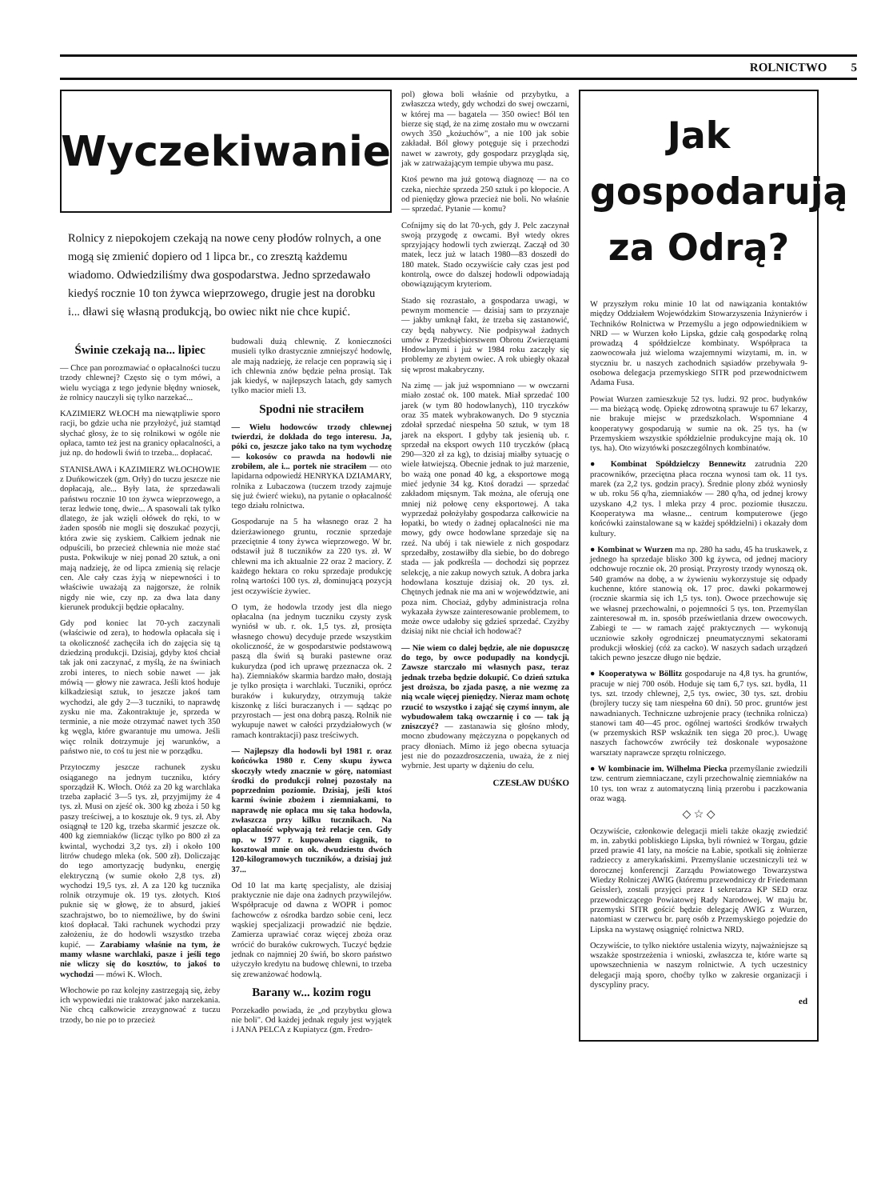ROLNICTWO 5
Wyczekiwanie
Rolnicy z niepokojem czekają na nowe ceny płodów rolnych, a one mogą się zmienić dopiero od 1 lipca br., co zresztą każdemu wiadomo. Odwiedziliśmy dwa gospodarstwa. Jedno sprzedawało kiedyś rocznie 10 ton żywca wieprzowego, drugie jest na dorobku i... dławi się własną produkcją, bo owiec nikt nie chce kupić.
Świnie czekają na... lipiec
— Chce pan porozmawiać o opłacalności tuczu trzody chlewnej? Często się o tym mówi, a wielu wyciąga z tego jedynie błędny wniosek, że rolnicy nauczyli się tylko narzekać...
KAZIMIERZ WŁOCH ma niewątpliwie sporo racji, bo gdzie ucha nie przyłożyć, już stamtąd słychać głosy, że to się rolnikowi w ogóle nie opłaca, tamto też jest na granicy opłacalności, a już np. do hodowli świń to trzeba... dopłacać.
STANISŁAWA i KAZIMIERZ WŁOCHOWIE z Duńkowiczek (gm. Orły) do tuczu jeszcze nie dopłacają, ale... Były lata, że sprzedawali państwu rocznie 10 ton żywca wieprzowego, a teraz ledwie tonę, dwie... A spasowali tak tylko dlatego, że jak wzięli ołówek do ręki, to w żaden sposób nie mogli się doszukać pozycji, która zwie się zyskiem. Całkiem jednak nie odpuścili, bo przecież chlewnia nie może stać pusta. Pokwikuje w niej ponad 20 sztuk, a oni mają nadzieję, że od lipca zmienią się relacje cen. Ale cały czas żyją w niepewności i to właściwie uważają za najgorsze, że rolnik nigdy nie wie, czy np. za dwa lata dany kierunek produkcji będzie opłacalny.
Gdy pod koniec lat 70-ych zaczynali (właściwie od zera), to hodowla opłacała się i ta okoliczność zachęciła ich do zajęcia się tą dziedziną produkcji. Dzisiaj, gdyby ktoś chciał tak jak oni zaczynać, z myślą, że na świniach zrobi interes, to niech sobie nawet — jak mówią — głowy nie zawraca. Jeśli ktoś hoduje kilkadziesiąt sztuk, to jeszcze jakoś tam wychodzi, ale gdy 2—3 tuczniki, to naprawdę zysku nie ma. Zakontraktuje je, sprzeda w terminie, a nie może otrzymać nawet tych 350 kg węgla, które gwarantuje mu umowa. Jeśli więc rolnik dotrzymuje jej warunków, a państwo nie, to coś tu jest nie w porządku.
Przytoczmy jeszcze rachunek zysku osiąganego na jednym tuczniku, który sporządził K. Włoch. Otóż za 20 kg warchlaka trzeba zapłacić 3—5 tys. zł, przyjmijmy że 4 tys. zł. Musi on zjeść ok. 300 kg zboża i 50 kg paszy treściwej, a to kosztuje ok. 9 tys. zł. Aby osiągnął te 120 kg, trzeba skarmić jeszcze ok. 400 kg ziemniaków (licząc tylko po 800 zł za kwintal, wychodzi 3,2 tys. zł) i około 100 litrów chudego mleka (ok. 500 zł). Doliczając do tego amortyzację budynku, energię elektryczną (w sumie około 2,8 tys. zł) wychodzi 19,5 tys. zł. A za 120 kg tucznika rolnik otrzymuje ok. 19 tys. złotych. Ktoś puknie się w głowę, że to absurd, jakieś szachrajstwo, bo to niemożliwe, by do świni ktoś dopłacał. Taki rachunek wychodzi przy założeniu, że do hodowli wszystko trzeba kupić. — Zarabiamy właśnie na tym, że mamy własne warchlaki, pasze i jeśli tego nie wliczy się do kosztów, to jakoś to wychodzi — mówi K. Włoch.
Włochowie po raz kolejny zastrzegają się, żeby ich wypowiedzi nie traktować jako narzekania. Nie chcą całkowicie zrezygnować z tuczu trzody, bo nie po to przecież
budowali dużą chlewnię. Z konieczności musieli tylko drastycznie zmniejszyć hodowlę, ale mają nadzieję, że relacje cen poprawią się i ich chlewnia znów będzie pełna prosiąt. Tak jak kiedyś, w najlepszych latach, gdy samych tylko macior mieli 13.
Spodni nie straciłem
— Wielu hodowców trzody chlewnej twierdzi, że dokłada do tego interesu. Ja, póki co, jeszcze jako tako na tym wychodzę — kokosów co prawda na hodowli nie zrobiłem, ale i... portek nie straciłem — oto lapidarna odpowiedź HENRYKA DZIAMARY, rolnika z Lubaczowa (tuczem trzody zajmuje się już ćwierć wieku), na pytanie o opłacalność tego działu rolnictwa.
Gospodaruje na 5 ha własnego oraz 2 ha dzierżawionego gruntu, rocznie sprzedaje przeciętnie 4 tony żywca wieprzowego. W br. odstawił już 8 tuczników za 220 tys. zł. W chlewni ma ich aktualnie 22 oraz 2 maciory. Z każdego hektara co roku sprzedaje produkcję rolną wartości 100 tys. zł, dominującą pozycją jest oczywiście żywiec.
O tym, że hodowla trzody jest dla niego opłacalna (na jednym tuczniku czysty zysk wyniósł w ub. r. ok. 1,5 tys. zł, prosięta własnego chowu) decyduje przede wszystkim okoliczność, że w gospodarstwie podstawową paszą dla świń są buraki pastewne oraz kukurydza (pod ich uprawę przeznacza ok. 2 ha). Ziemniaków skarmia bardzo mało, dostają je tylko prosięta i warchlaki. Tuczniki, oprócz buraków i kukurydzy, otrzymują także kiszonkę z liści buraczanych i — sądząc po przyrostach — jest ona dobrą paszą. Rolnik nie wykupuje nawet w całości przydziałowych (w ramach kontraktacji) pasz treściwych.
— Najlepszy dla hodowli był 1981 r. oraz końcówka 1980 r. Ceny skupu żywca skoczyły wtedy znacznie w górę, natomiast środki do produkcji rolnej pozostały na poprzednim poziomie. Dzisiaj, jeśli ktoś karmi świnie zbożem i ziemniakami, to naprawdę nie opłaca mu się taka hodowla, zwłaszcza przy kilku tucznikach. Na opłacalność wpływają też relacje cen. Gdy np. w 1977 r. kupowałem ciągnik, to kosztował mnie on ok. dwudziestu dwóch 120-kilogramowych tuczników, a dzisiaj już 37...
Od 10 lat ma kartę specjalisty, ale dzisiaj praktycznie nie daje ona żadnych przywilejów. Współpracuje od dawna z WOPR i pomoc fachowców z ośrodka bardzo sobie ceni, lecz wąskiej specjalizacji prowadzić nie będzie. Zamierza uprawiać coraz więcej zboża oraz wrócić do buraków cukrowych. Tuczyć będzie jednak co najmniej 20 świń, bo skoro państwo użyczyło kredytu na budowę chlewni, to trzeba się zrewanżować hodowlą.
Barany w... kozim rogu
Porzekadło powiada, że „od przybytku głowa nie boli". Od każdej jednak reguły jest wyjątek i JANA PELCA z Kupiatycz (gm. Fredro-
pol) głowa boli właśnie od przybytku, a zwłaszcza wtedy, gdy wchodzi do swej owczarni, w której ma — bagatela — 350 owiec! Ból ten bierze się stąd, że na zimę zostało mu w owczarni owych 350 „kożuchów", a nie 100 jak sobie zakładał. Ból głowy potęguje się i przechodzi nawet w zawroty, gdy gospodarz przygląda się, jak w zatrważającym tempie ubywa mu pasz.
Ktoś pewno ma już gotową diagnozę — na co czeka, niechże sprzeda 250 sztuk i po kłopocie. A od pieniędzy głowa przecież nie boli. No właśnie — sprzedać. Pytanie — komu?
Cofnijmy się do lat 70-ych, gdy J. Pelc zaczynał swoją przygodę z owcami. Był wtedy okres sprzyjający hodowli tych zwierząt. Zaczął od 30 matek, lecz już w latach 1980—83 doszedł do 180 matek. Stado oczywiście cały czas jest pod kontrolą, owce do dalszej hodowli odpowiadają obowiązującym kryteriom.
Stado się rozrastało, a gospodarza uwagi, w pewnym momencie — dzisiaj sam to przyznaje — jakby umknął fakt, że trzeba się zastanowić, czy będą nabywcy. Nie podpisywał żadnych umów z Przedsiębiorstwem Obrotu Zwierzętami Hodowlanymi i już w 1984 roku zaczęły się problemy ze zbytem owiec. A rok ubiegły okazał się wprost makabryczny.
Na zimę — jak już wspomniano — w owczarni miało zostać ok. 100 matek. Miał sprzedać 100 jarek (w tym 80 hodowlanych), 110 tryczków oraz 35 matek wybrakowanych. Do 9 stycznia zdołał sprzedać niespełna 50 sztuk, w tym 18 jarek na eksport. I gdyby tak jesienią ub. r. sprzedał na eksport owych 110 tryczków (płacą 290—320 zł za kg), to dzisiaj miałby sytuację o wiele łatwiejszą. Obecnie jednak to już marzenie, bo ważą one ponad 40 kg, a eksportowe mogą mieć jedynie 34 kg. Ktoś doradzi — sprzedać zakładom mięsnym. Tak można, ale oferują one mniej niż połowę ceny eksportowej. A taka wyprzedaż położyłaby gospodarza całkowicie na łopatki, bo wtedy o żadnej opłacalności nie ma mowy, gdy owce hodowlane sprzedaje się na rzeź. Na ubój i tak niewiele z nich gospodarz sprzedałby, zostawiłby dla siebie, bo do dobrego stada — jak podkreśla — dochodzi się poprzez selekcję, a nie zakup nowych sztuk. A dobra jarka hodowlana kosztuje dzisiaj ok. 20 tys. zł. Chętnych jednak nie ma ani w województwie, ani poza nim. Chociaż, gdyby administracja rolna wykazała żywsze zainteresowanie problemem, to może owce udałoby się gdzieś sprzedać. Czyżby dzisiaj nikt nie chciał ich hodować?
— Nie wiem co dalej będzie, ale nie dopuszczę do tego, by owce podupadły na kondycji. Zawsze starczało mi własnych pasz, teraz jednak trzeba będzie dokupić. Co dzień sztuka jest droższa, bo zjada paszę, a nie wezmę za nią wcale więcej pieniędzy. Nieraz mam ochotę rzucić to wszystko i zająć się czymś innym, ale wybudowałem taką owczarnię i co — tak ją zniszczyć? — zastanawia się głośno młody, mocno zbudowany mężczyzna o popękanych od pracy dłoniach. Mimo iż jego obecna sytuacja jest nie do pozazdroszczenia, uważa, że z niej wybrnie. Jest uparty w dążeniu do celu.
CZESŁAW DUŚKO
Jak
gospodarują
za Odrą?
W przyszłym roku minie 10 lat od nawiązania kontaktów między Oddziałem Wojewódzkim Stowarzyszenia Inżynierów i Techników Rolnictwa w Przemyślu a jego odpowiednikiem w NRD — w Wurzen koło Lipska, gdzie całą gospodarkę rolną prowadzą 4 spółdzielcze kombinaty. Współpraca ta zaowocowała już wieloma wzajemnymi wizytami, m. in. w styczniu br. u naszych zachodnich sąsiadów przebywała 9-osobowa delegacja przemyskiego SITR pod przewodnictwem Adama Fusa.
Powiat Wurzen zamieszkuje 52 tys. ludzi. 92 proc. budynków — ma bieżącą wodę. Opiekę zdrowotną sprawuje tu 67 lekarzy, nie brakuje miejsc w przedszkolach. Wspomniane 4 kooperatywy gospodarują w sumie na ok. 25 tys. ha (w Przemyskiem wszystkie spółdzielnie produkcyjne mają ok. 10 tys. ha). Oto wizytówki poszczególnych kombinatów.
● Kombinat Spółdzielczy Bennewitz zatrudnia 220 pracowników, przeciętna płaca roczna wynosi tam ok. 11 tys. marek (za 2,2 tys. godzin pracy). Średnie plony zbóż wyniosły w ub. roku 56 q/ha, ziemniaków — 280 q/ha, od jednej krowy uzyskano 4,2 tys. l mleka przy 4 proc. poziomie tłuszczu. Kooperatywa ma własne... centrum komputerowe (jego końcówki zainstalowane są w każdej spółdzielni) i okazały dom kultury.
● Kombinat w Wurzen ma np. 280 ha sadu, 45 ha truskawek, z jednego ha sprzedaje blisko 300 kg żywca, od jednej maciory odchowuje rocznie ok. 20 prosiąt. Przyrosty trzody wynoszą ok. 540 gramów na dobę, a w żywieniu wykorzystuje się odpady kuchenne, które stanowią ok. 17 proc. dawki pokarmowej (rocznie skarmia się ich 1,5 tys. ton). Owoce przechowuje się we własnej przechowalni, o pojemności 5 tys. ton. Przemyślan zainteresował m. in. sposób prześwietlania drzew owocowych. Zabiegi te — w ramach zajęć praktycznych — wykonują uczniowie szkoły ogrodniczej pneumatycznymi sekatorami produkcji włoskiej (cóż za cacko). W naszych sadach urządzeń takich pewno jeszcze długo nie będzie.
● Kooperatywa w Böllitz gospodaruje na 4,8 tys. ha gruntów, pracuje w niej 700 osób. Hoduje się tam 6,7 tys. szt. bydła, 11 tys. szt. trzody chlewnej, 2,5 tys. owiec, 30 tys. szt. drobiu (brojlery tuczy się tam niespełna 60 dni). 50 proc. gruntów jest nawadnianych. Techniczne uzbrojenie pracy (technika rolnicza) stanowi tam 40—45 proc. ogólnej wartości środków trwałych (w przemyskich RSP wskaźnik ten sięga 20 proc.). Uwagę naszych fachowców zwróciły też doskonale wyposażone warsztaty naprawcze sprzętu rolniczego.
● W kombinacie im. Wilhelma Piecka przemyślanie zwiedzili tzw. centrum ziemniaczane, czyli przechowalnię ziemniaków na 10 tys. ton wraz z automatyczną linią przerobu i paczkowania oraz wagą.
◇ ☆ ◇
Oczywiście, członkowie delegacji mieli także okazję zwiedzić m. in. zabytki pobliskiego Lipska, byli również w Torgau, gdzie przed prawie 41 laty, na moście na Łabie, spotkali się żołnierze radzieccy z amerykańskimi. Przemyślanie uczestniczyli też w dorocznej konferencji Zarządu Powiatowego Towarzystwa Wiedzy Rolniczej AWIG (któremu przewodniczy dr Friedemann Geissler), zostali przyjęci przez I sekretarza KP SED oraz przewodniczącego Powiatowej Rady Narodowej. W maju br. przemyski SITR gościć będzie delegację AWIG z Wurzen, natomiast w czerwcu br. parę osób z Przemyskiego pojedzie do Lipska na wystawę osiągnięć rolnictwa NRD.
Oczywiście, to tylko niektóre ustalenia wizyty, najważniejsze są wszakże spostrzeżenia i wnioski, zwłaszcza te, które warte są upowszechnienia w naszym rolnictwie. A tych uczestnicy delegacji mają sporo, choćby tylko w zakresie organizacji i dyscypliny pracy.
ed